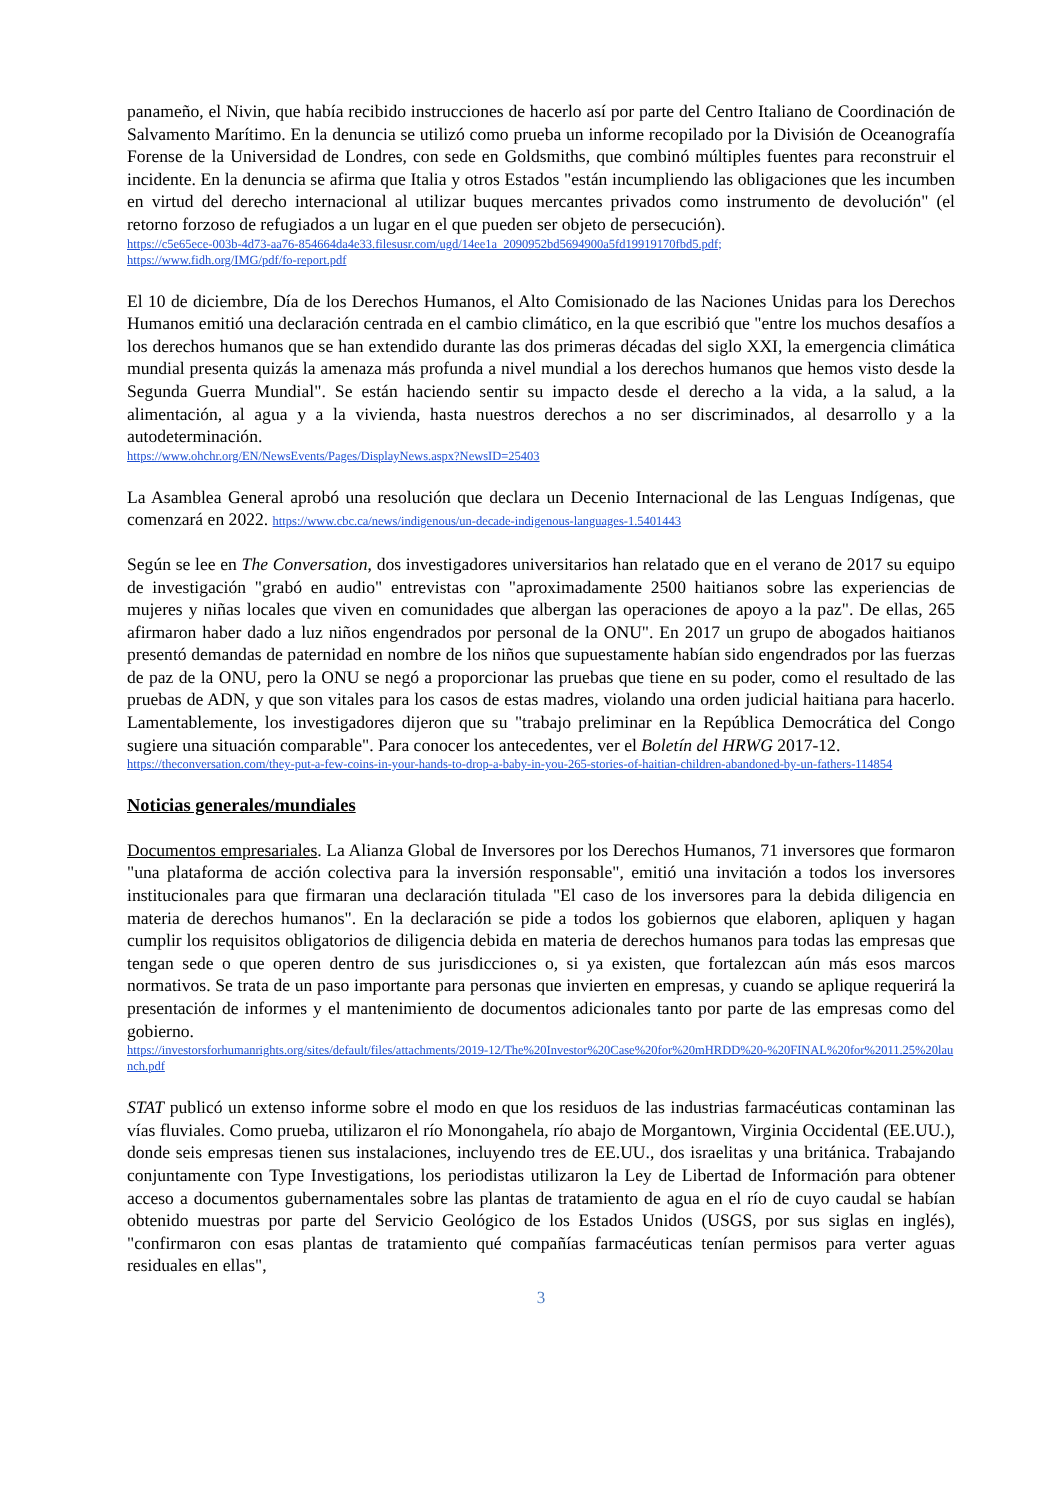panameño, el Nivin, que había recibido instrucciones de hacerlo así por parte del Centro Italiano de Coordinación de Salvamento Marítimo. En la denuncia se utilizó como prueba un informe recopilado por la División de Oceanografía Forense de la Universidad de Londres, con sede en Goldsmiths, que combinó múltiples fuentes para reconstruir el incidente. En la denuncia se afirma que Italia y otros Estados "están incumpliendo las obligaciones que les incumben en virtud del derecho internacional al utilizar buques mercantes privados como instrumento de devolución" (el retorno forzoso de refugiados a un lugar en el que pueden ser objeto de persecución).
https://c5e65ece-003b-4d73-aa76-854664da4e33.filesusr.com/ugd/14ee1a_2090952bd5694900a5fd19919170fbd5.pdf;
https://www.fidh.org/IMG/pdf/fo-report.pdf
El 10 de diciembre, Día de los Derechos Humanos, el Alto Comisionado de las Naciones Unidas para los Derechos Humanos emitió una declaración centrada en el cambio climático, en la que escribió que "entre los muchos desafíos a los derechos humanos que se han extendido durante las dos primeras décadas del siglo XXI, la emergencia climática mundial presenta quizás la amenaza más profunda a nivel mundial a los derechos humanos que hemos visto desde la Segunda Guerra Mundial". Se están haciendo sentir su impacto desde el derecho a la vida, a la salud, a la alimentación, al agua y a la vivienda, hasta nuestros derechos a no ser discriminados, al desarrollo y a la autodeterminación.
https://www.ohchr.org/EN/NewsEvents/Pages/DisplayNews.aspx?NewsID=25403
La Asamblea General aprobó una resolución que declara un Decenio Internacional de las Lenguas Indígenas, que comenzará en 2022. https://www.cbc.ca/news/indigenous/un-decade-indigenous-languages-1.5401443
Según se lee en The Conversation, dos investigadores universitarios han relatado que en el verano de 2017 su equipo de investigación "grabó en audio" entrevistas con "aproximadamente 2500 haitianos sobre las experiencias de mujeres y niñas locales que viven en comunidades que albergan las operaciones de apoyo a la paz". De ellas, 265 afirmaron haber dado a luz niños engendrados por personal de la ONU". En 2017 un grupo de abogados haitianos presentó demandas de paternidad en nombre de los niños que supuestamente habían sido engendrados por las fuerzas de paz de la ONU, pero la ONU se negó a proporcionar las pruebas que tiene en su poder, como el resultado de las pruebas de ADN, y que son vitales para los casos de estas madres, violando una orden judicial haitiana para hacerlo. Lamentablemente, los investigadores dijeron que su "trabajo preliminar en la República Democrática del Congo sugiere una situación comparable". Para conocer los antecedentes, ver el Boletín del HRWG 2017-12.
https://theconversation.com/they-put-a-few-coins-in-your-hands-to-drop-a-baby-in-you-265-stories-of-haitian-children-abandoned-by-un-fathers-114854
Noticias generales/mundiales
Documentos empresariales. La Alianza Global de Inversores por los Derechos Humanos, 71 inversores que formaron "una plataforma de acción colectiva para la inversión responsable", emitió una invitación a todos los inversores institucionales para que firmaran una declaración titulada "El caso de los inversores para la debida diligencia en materia de derechos humanos". En la declaración se pide a todos los gobiernos que elaboren, apliquen y hagan cumplir los requisitos obligatorios de diligencia debida en materia de derechos humanos para todas las empresas que tengan sede o que operen dentro de sus jurisdicciones o, si ya existen, que fortalezcan aún más esos marcos normativos. Se trata de un paso importante para personas que invierten en empresas, y cuando se aplique requerirá la presentación de informes y el mantenimiento de documentos adicionales tanto por parte de las empresas como del gobierno.
https://investorsforhumanrights.org/sites/default/files/attachments/2019-12/The%20Investor%20Case%20for%20mHRDD%20-%20FINAL%20for%2011.25%20launch.pdf
STAT publicó un extenso informe sobre el modo en que los residuos de las industrias farmacéuticas contaminan las vías fluviales. Como prueba, utilizaron el río Monongahela, río abajo de Morgantown, Virginia Occidental (EE.UU.), donde seis empresas tienen sus instalaciones, incluyendo tres de EE.UU., dos israelitas y una británica. Trabajando conjuntamente con Type Investigations, los periodistas utilizaron la Ley de Libertad de Información para obtener acceso a documentos gubernamentales sobre las plantas de tratamiento de agua en el río de cuyo caudal se habían obtenido muestras por parte del Servicio Geológico de los Estados Unidos (USGS, por sus siglas en inglés), "confirmaron con esas plantas de tratamiento qué compañías farmacéuticas tenían permisos para verter aguas residuales en ellas",
3